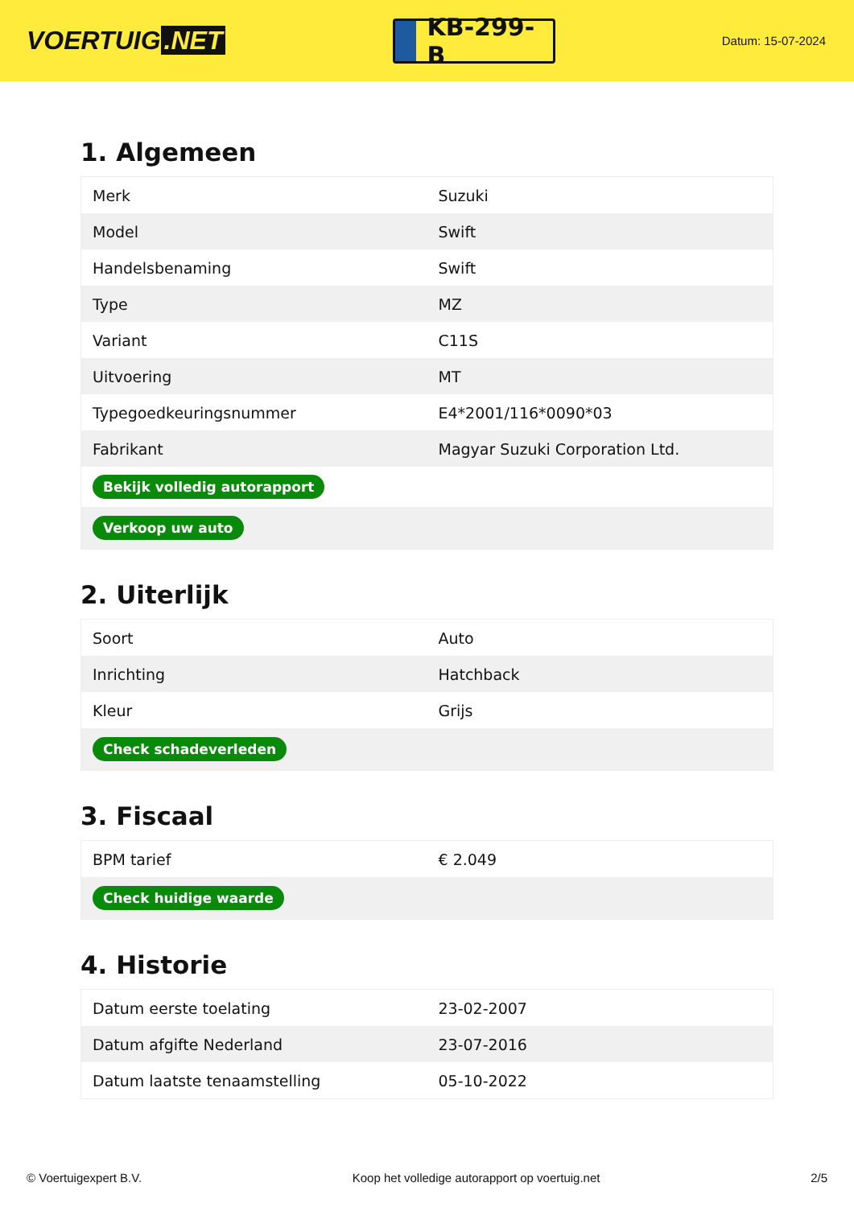VOERTUIG.NET
KB-299-B
Datum: 15-07-2024
1. Algemeen
| Merk | Suzuki |
| Model | Swift |
| Handelsbenaming | Swift |
| Type | MZ |
| Variant | C11S |
| Uitvoering | MT |
| Typegoedkeuringsnummer | E4*2001/116*0090*03 |
| Fabrikant | Magyar Suzuki Corporation Ltd. |
| Bekijk volledig autorapport | |
| Verkoop uw auto | |
2. Uiterlijk
| Soort | Auto |
| Inrichting | Hatchback |
| Kleur | Grijs |
| Check schadeverleden | |
3. Fiscaal
| BPM tarief | € 2.049 |
| Check huidige waarde | |
4. Historie
| Datum eerste toelating | 23-02-2007 |
| Datum afgifte Nederland | 23-07-2016 |
| Datum laatste tenaamstelling | 05-10-2022 |
© Voertuigexpert B.V. Koop het volledige autorapport op voertuig.net 2/5